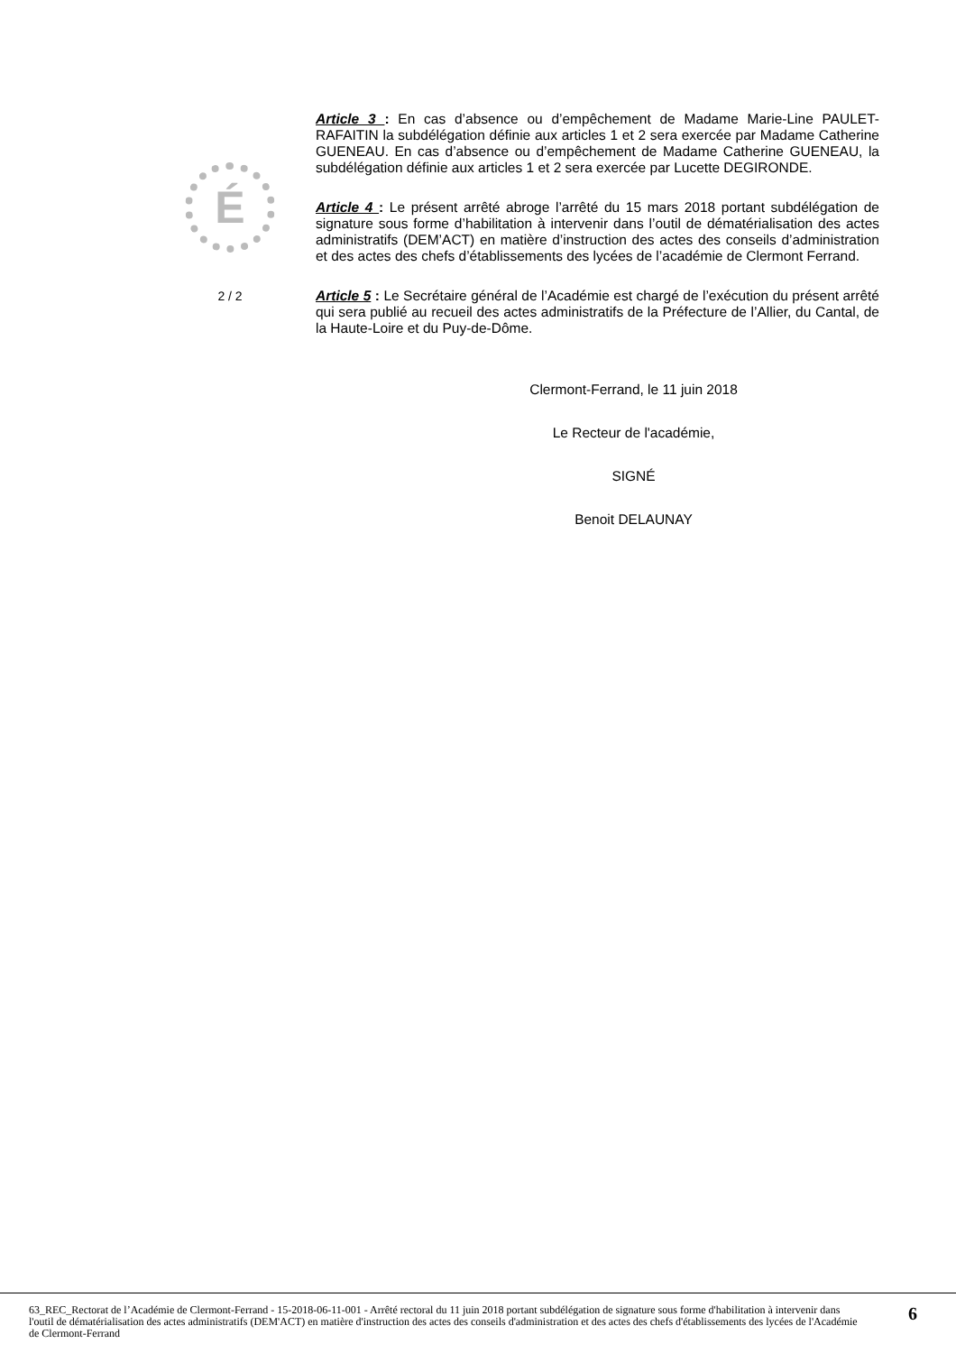É
2 / 2
Article 3 : En cas d’absence ou d’empêchement de Madame Marie-Line PAULET-RAFAITIN la subdélégation définie aux articles 1 et 2 sera exercée par Madame Catherine GUENEAU. En cas d’absence ou d’empêchement de Madame Catherine GUENEAU, la subdélégation définie aux articles 1 et 2 sera exercée par Lucette DEGIRONDE.
Article 4 : Le présent arrêté abroge l’arrêté du 15 mars 2018 portant subdélégation de signature sous forme d’habilitation à intervenir dans l’outil de dématérialisation des actes administratifs (DEM’ACT) en matière d’instruction des actes des conseils d’administration et des actes des chefs d’établissements des lycées de l’académie de Clermont Ferrand.
Article 5 : Le Secrétaire général de l’Académie est chargé de l’exécution du présent arrêté qui sera publié au recueil des actes administratifs de la Préfecture de l’Allier, du Cantal, de la Haute-Loire et du Puy-de-Dôme.
Clermont-Ferrand, le 11 juin 2018
Le Recteur de l'académie,
SIGNÉ
Benoit DELAUNAY
63_REC_Rectorat de l’Académie de Clermont-Ferrand - 15-2018-06-11-001 - Arrêté rectoral du 11 juin 2018 portant subdélégation de signature sous forme d'habilitation à intervenir dans l'outil de dématérialisation des actes administratifs (DEM'ACT) en matière d'instruction des actes des conseils d'administration et des actes des chefs d'établissements des lycées de l'Académie de Clermont-Ferrand
6